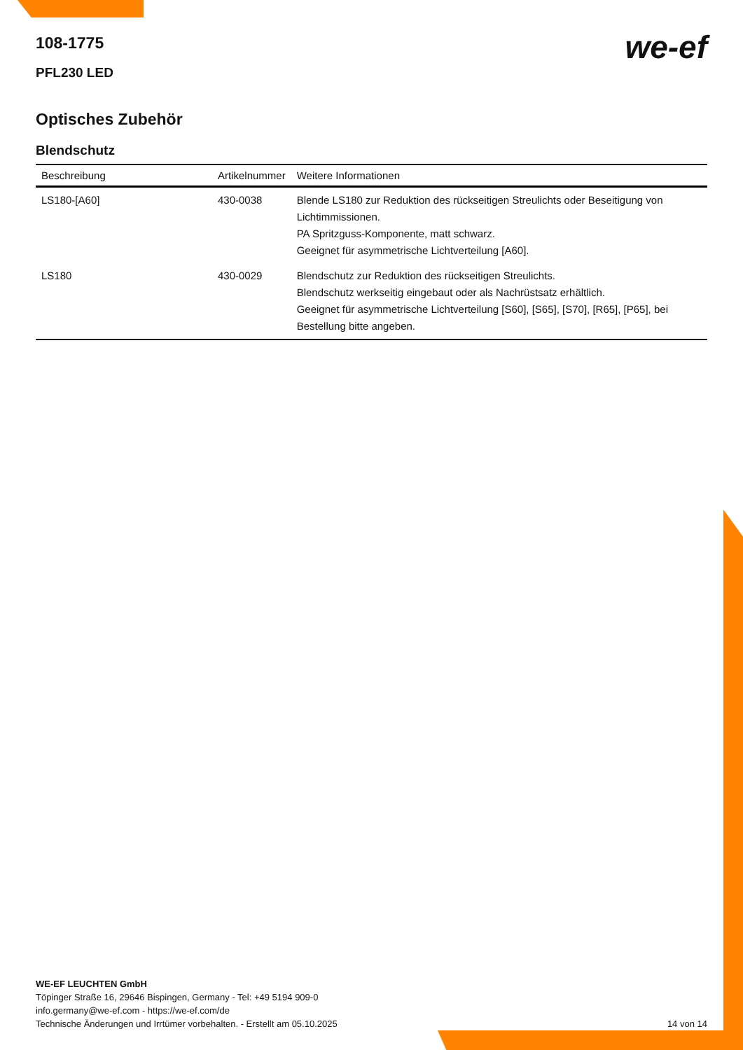108-1775
we-ef
PFL230 LED
Optisches Zubehör
Blendschutz
| Beschreibung | Artikelnummer | Weitere Informationen |
| --- | --- | --- |
| LS180-[A60] | 430-0038 | Blende LS180 zur Reduktion des rückseitigen Streulichts oder Beseitigung von Lichtimmissionen. PA Spritzguss-Komponente, matt schwarz. Geeignet für asymmetrische Lichtverteilung [A60]. |
| LS180 | 430-0029 | Blendschutz zur Reduktion des rückseitigen Streulichts. Blendschutz werkseitig eingebaut oder als Nachrüstsatz erhältlich. Geeignet für asymmetrische Lichtverteilung [S60], [S65], [S70], [R65], [P65], bei Bestellung bitte angeben. |
WE-EF LEUCHTEN GmbH
Töpinger Straße 16, 29646 Bispingen, Germany - Tel: +49 5194 909-0
info.germany@we-ef.com - https://we-ef.com/de
Technische Änderungen und Irrtümer vorbehalten. - Erstellt am 05.10.2025
14 von 14